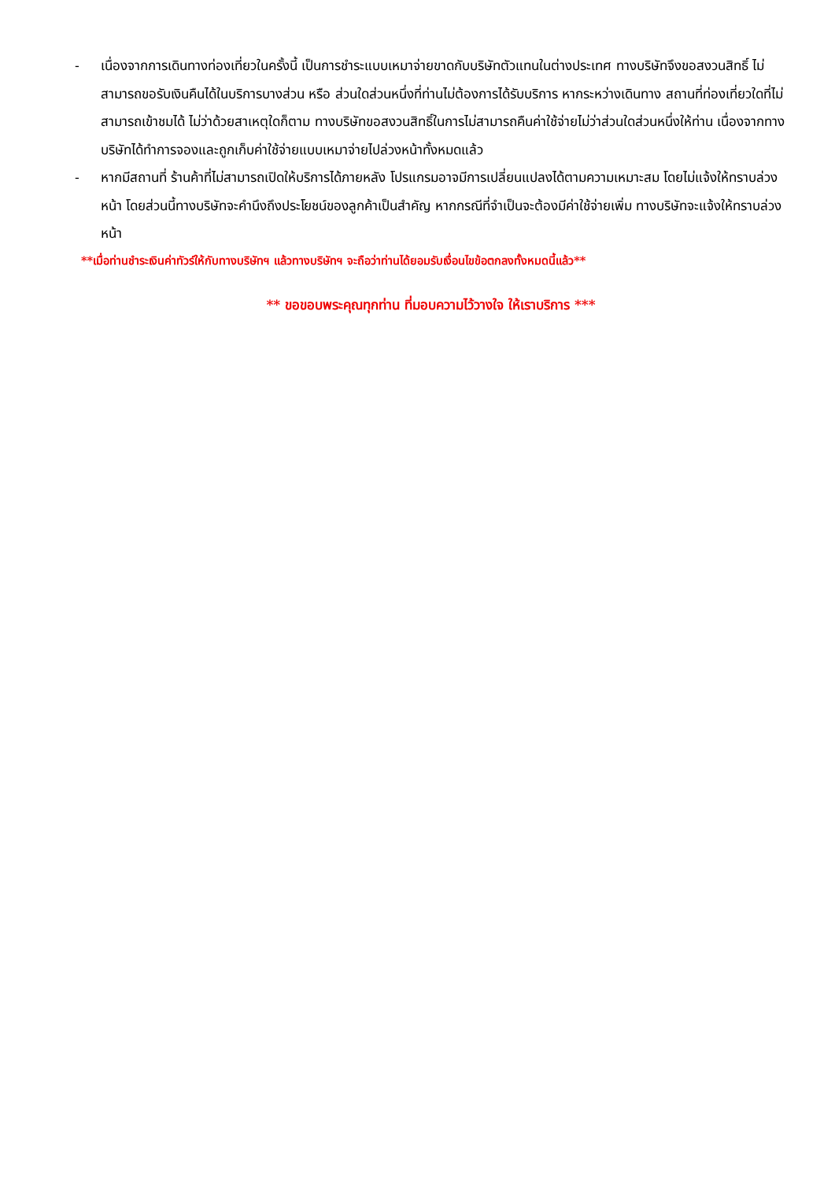- เนื่องจากการเดินทางท่องเที่ยวในครั้งนี้ เป็นการชำระแบบเหมาจ่ายขาดกับบริษัทตัวแทนในต่างประเทศ ทางบริษัทจึงขอสงวนสิทธิ์ ไม่สามารถขอรับเงินคืนได้ในบริการบางส่วน หรือ ส่วนใดส่วนหนึ่งที่ท่านไม่ต้องการได้รับบริการ หากระหว่างเดินทาง สถานที่ท่องเที่ยวใดที่ไม่สามารถเข้าชมได้ ไม่ว่าด้วยสาเหตุใดก็ตาม ทางบริษัทขอสงวนสิทธิ์ในการไม่สามารถคืนค่าใช้จ่ายไม่ว่าส่วนใดส่วนหนึ่งให้ท่าน เนื่องจากทางบริษัทได้ทำการจองและถูกเก็บค่าใช้จ่ายแบบเหมาจ่ายไปล่วงหน้าทั้งหมดแล้ว
- หากมีสถานที่ ร้านค้าที่ไม่สามารถเปิดให้บริการได้ภายหลัง โปรแกรมอาจมีการเปลี่ยนแปลงได้ตามความเหมาะสม โดยไม่แจ้งให้ทราบล่วงหน้า โดยส่วนนี้ทางบริษัทจะคำนึงถึงประโยชน์ของลูกค้าเป็นสำคัญ หากกรณีที่จำเป็นจะต้องมีค่าใช้จ่ายเพิ่ม ทางบริษัทจะแจ้งให้ทราบล่วงหน้า
**เมื่อท่านชำระเงินค่าทัวร์ให้กับทางบริษัทฯ แล้วทางบริษัทฯ จะถือว่าท่านได้ยอมรับเงื่อนไขข้อตกลงทั้งหมดนี้แล้ว**
** ขอขอบพระคุณทุกท่าน ที่มอบความไว้วางใจ ให้เราบริการ ***